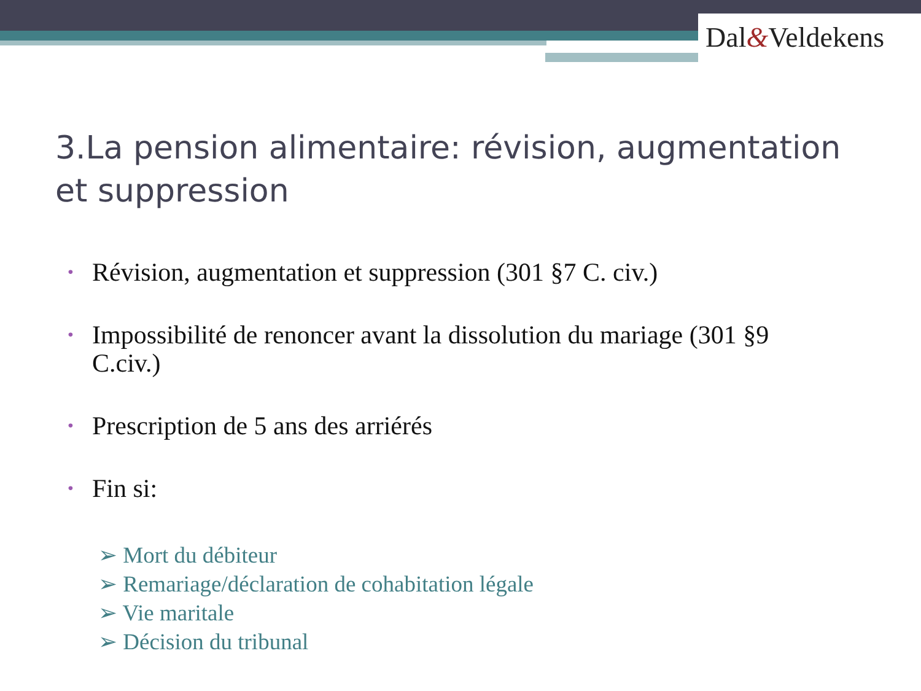Dal&Veldekens
3.La pension alimentaire: révision, augmentation et suppression
• Révision, augmentation et suppression (301 §7 C. civ.)
• Impossibilité de renoncer avant la dissolution du mariage (301 §9 C.civ.)
• Prescription de 5 ans des arriérés
• Fin si:
➢ Mort du débiteur
➢ Remariage/déclaration de cohabitation légale
➢ Vie maritale
➢ Décision du tribunal